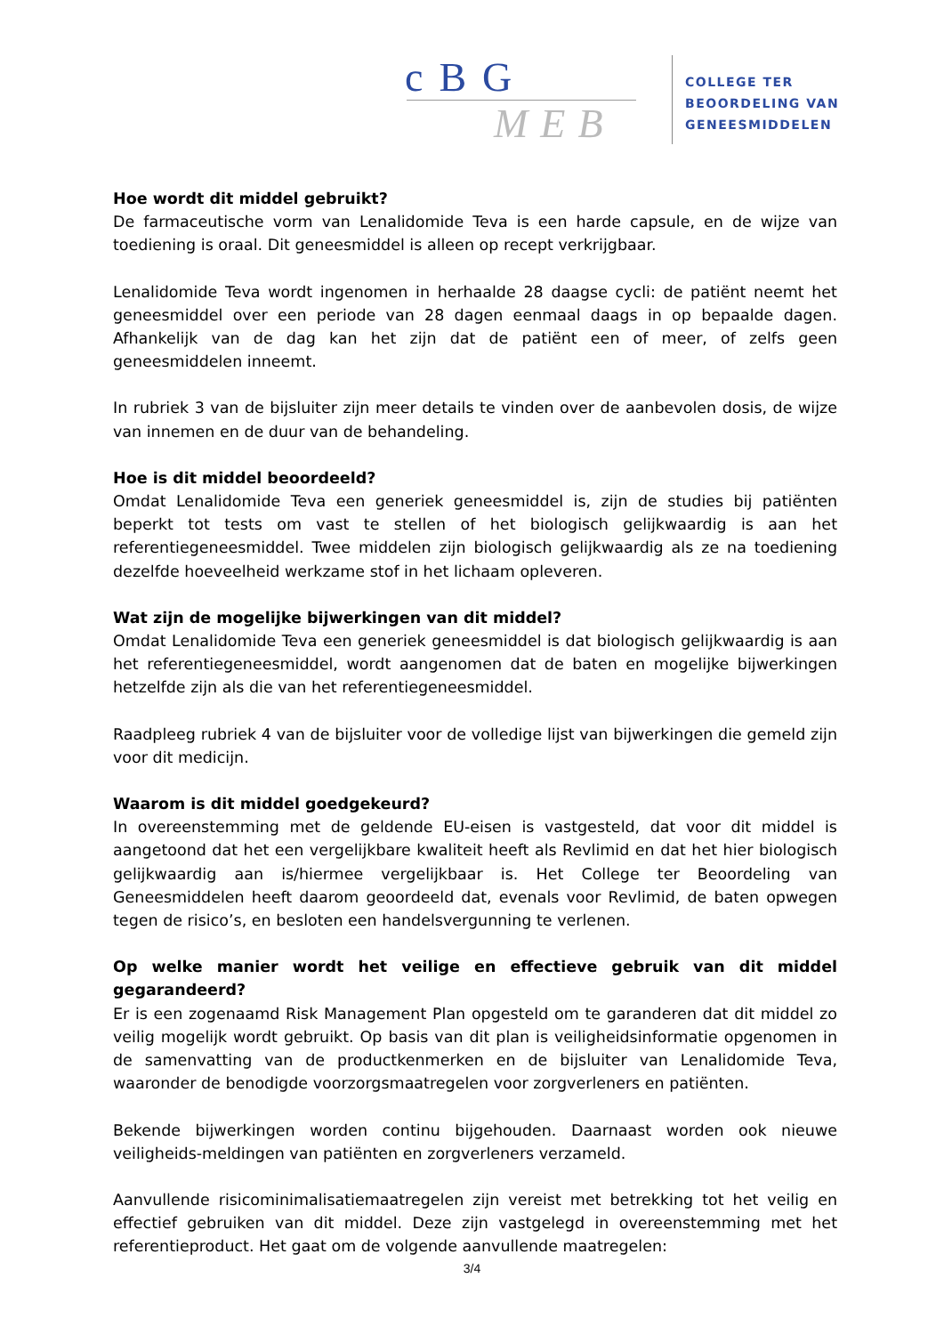cBG
MEB
COLLEGE TER
BEOORDELING VAN
GENEESMIDDELEN
Hoe wordt dit middel gebruikt?
De farmaceutische vorm van Lenalidomide Teva is een harde capsule, en de wijze van toediening is oraal. Dit geneesmiddel is alleen op recept verkrijgbaar.
Lenalidomide Teva wordt ingenomen in herhaalde 28 daagse cycli: de patiënt neemt het geneesmiddel over een periode van 28 dagen eenmaal daags in op bepaalde dagen. Afhankelijk van de dag kan het zijn dat de patiënt een of meer, of zelfs geen geneesmiddelen inneemt.
In rubriek 3 van de bijsluiter zijn meer details te vinden over de aanbevolen dosis, de wijze van innemen en de duur van de behandeling.
Hoe is dit middel beoordeeld?
Omdat Lenalidomide Teva een generiek geneesmiddel is, zijn de studies bij patiënten beperkt tot tests om vast te stellen of het biologisch gelijkwaardig is aan het referentiegeneesmiddel. Twee middelen zijn biologisch gelijkwaardig als ze na toediening dezelfde hoeveelheid werkzame stof in het lichaam opleveren.
Wat zijn de mogelijke bijwerkingen van dit middel?
Omdat Lenalidomide Teva een generiek geneesmiddel is dat biologisch gelijkwaardig is aan het referentiegeneesmiddel, wordt aangenomen dat de baten en mogelijke bijwerkingen hetzelfde zijn als die van het referentiegeneesmiddel.
Raadpleeg rubriek 4 van de bijsluiter voor de volledige lijst van bijwerkingen die gemeld zijn voor dit medicijn.
Waarom is dit middel goedgekeurd?
In overeenstemming met de geldende EU-eisen is vastgesteld, dat voor dit middel is aangetoond dat het een vergelijkbare kwaliteit heeft als Revlimid en dat het hier biologisch gelijkwaardig aan is/hiermee vergelijkbaar is. Het College ter Beoordeling van Geneesmiddelen heeft daarom geoordeeld dat, evenals voor Revlimid, de baten opwegen tegen de risico’s, en besloten een handelsvergunning te verlenen.
Op welke manier wordt het veilige en effectieve gebruik van dit middel gegarandeerd?
Er is een zogenaamd Risk Management Plan opgesteld om te garanderen dat dit middel zo veilig mogelijk wordt gebruikt. Op basis van dit plan is veiligheidsinformatie opgenomen in de samenvatting van de productkenmerken en de bijsluiter van Lenalidomide Teva, waaronder de benodigde voorzorgsmaatregelen voor zorgverleners en patiënten.
Bekende bijwerkingen worden continu bijgehouden. Daarnaast worden ook nieuwe veiligheids-meldingen van patiënten en zorgverleners verzameld.
Aanvullende risicominimalisatiemaatregelen zijn vereist met betrekking tot het veilig en effectief gebruiken van dit middel. Deze zijn vastgelegd in overeenstemming met het referentieproduct. Het gaat om de volgende aanvullende maatregelen:
3/4